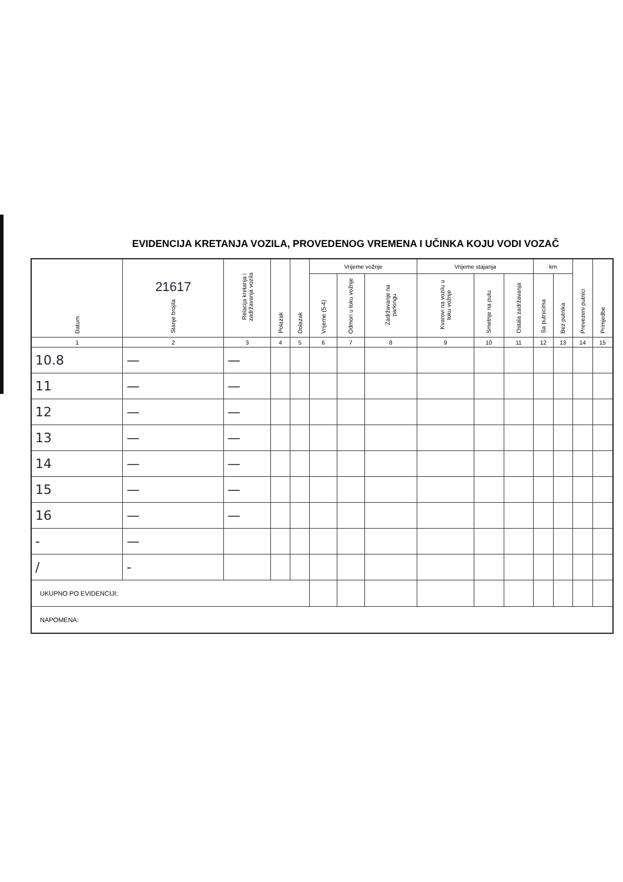EVIDENCIJA KRETANJA VOZILA, PROVEDENOG VREMENA I UČINKA KOJU VODI VOZAČ
| Datum | 21617 Stanje brojila | Relacija kretanja i zadržavanja vozila | Polazak | Dolazak | Vrijeme vožnje | | | Vrijeme stajanja | | | km | | Prevezeni putnici | Primjedbe |
| --- | --- | --- | --- | --- | --- | --- | --- | --- | --- | --- | --- | --- | --- | --- |
| | | | | | Vrijeme (5-4) | Odmori u toku vožnje | Zadržavanje na parkingu | Kvarovi na vozilu u toku vožnje | Smetnje na putu | Ostala zadržavanja | Sa putnicima | Bez putnika | | |
| 1 | 2 | 3 | 4 | 5 | 6 | 7 | 8 | 9 | 10 | 11 | 12 | 13 | 14 | 15 |
| 10.8 | — | — | | | | | | | | | | | | |
| 11 | — | — | | | | | | | | | | | | |
| 12 | — | — | | | | | | | | | | | | |
| 13 | — | — | | | | | | | | | | | | |
| 14 | — | — | | | | | | | | | | | | |
| 15 | — | — | | | | | | | | | | | | |
| 16 | — | — | | | | | | | | | | | | |
| - | — | | | | | | | | | | | | | |
| / | - | | | | | | | | | | | | | |
| UKUPNO PO EVIDENCIJI: | | | | | | | | | | | | | | |
| NAPOMENA: | | | | | | | | | | | | | | |